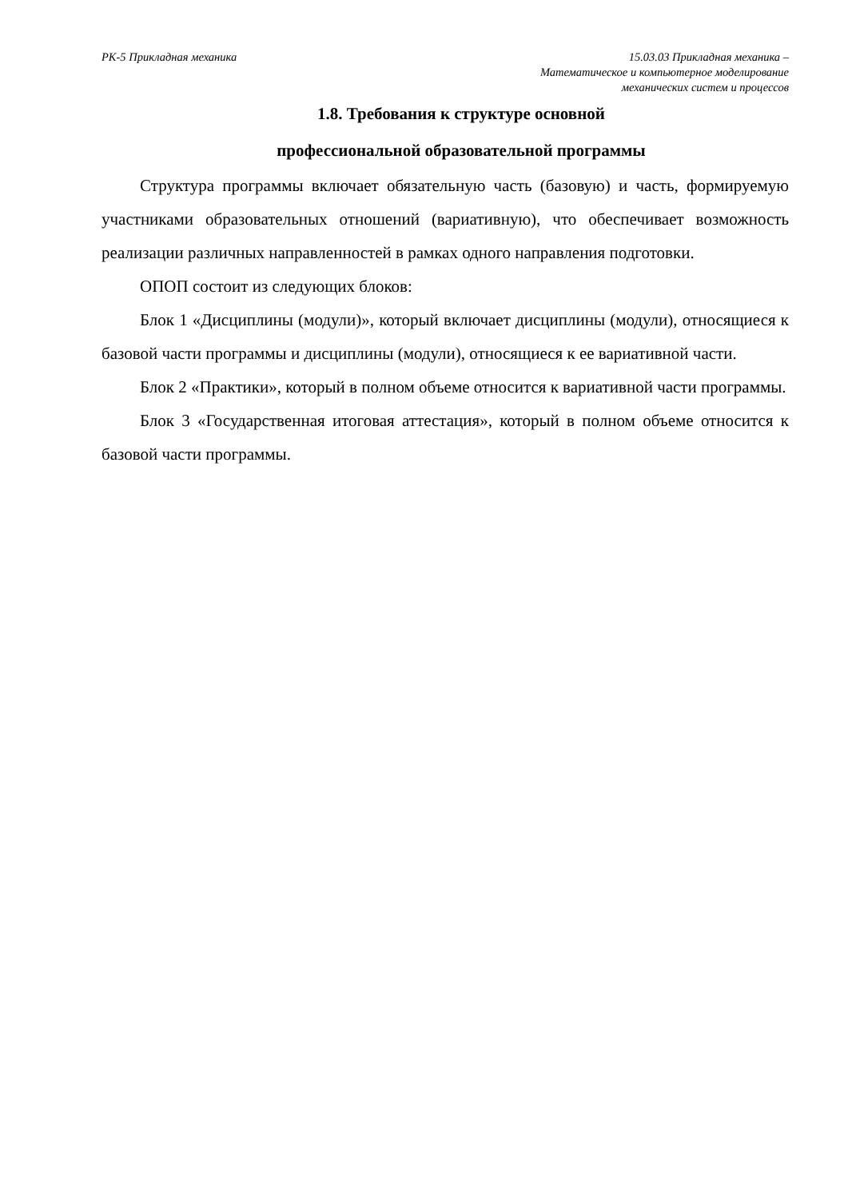РК-5 Прикладная механика 15.03.03 Прикладная механика –
Математическое и компьютерное моделирование
механических систем и процессов
1.8. Требования к структуре основной
профессиональной образовательной программы
Структура программы включает обязательную часть (базовую) и часть, формируемую участниками образовательных отношений (вариативную), что обеспечивает возможность реализации различных направленностей в рамках одного направления подготовки.
ОПОП состоит из следующих блоков:
Блок 1 «Дисциплины (модули)», который включает дисциплины (модули), относящиеся к базовой части программы и дисциплины (модули), относящиеся к ее вариативной части.
Блок 2 «Практики», который в полном объеме относится к вариативной части программы.
Блок 3 «Государственная итоговая аттестация», который в полном объеме относится к базовой части программы.